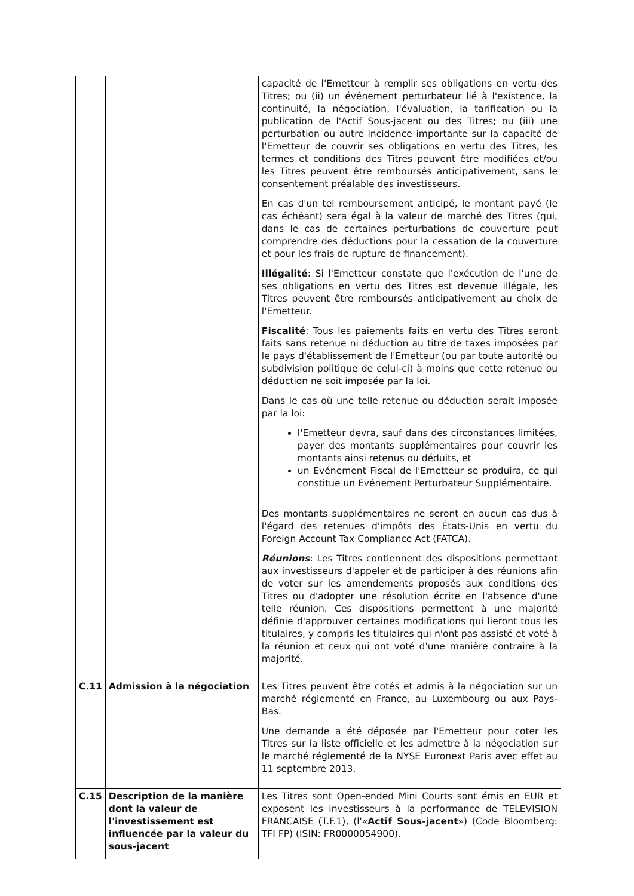| | | capacité de l'Emetteur à remplir ses obligations en vertu des Titres; ou (ii) un événement perturbateur lié à l'existence, la continuité, la négociation, l'évaluation, la tarification ou la publication de l'Actif Sous-jacent ou des Titres; ou (iii) une perturbation ou autre incidence importante sur la capacité de l'Emetteur de couvrir ses obligations en vertu des Titres, les termes et conditions des Titres peuvent être modifiées et/ou les Titres peuvent être remboursés anticipativement, sans le consentement préalable des investisseurs. En cas d'un tel remboursement anticipé, le montant payé (le cas échéant) sera égal à la valeur de marché des Titres (qui, dans le cas de certaines perturbations de couverture peut comprendre des déductions pour la cessation de la couverture et pour les frais de rupture de financement). Illégalité : Si l'Emetteur constate que l'exécution de l'une de ses obligations en vertu des Titres est devenue illégale, les Titres peuvent être remboursés anticipativement au choix de l'Emetteur. Fiscalité : Tous les paiements faits en vertu des Titres seront faits sans retenue ni déduction au titre de taxes imposées par le pays d'établissement de l'Emetteur (ou par toute autorité ou subdivision politique de celui-ci) à moins que cette retenue ou déduction ne soit imposée par la loi. Dans le cas où une telle retenue ou déduction serait imposée par la loi: l'Emetteur devra, sauf dans des circonstances limitées, payer des montants supplémentaires pour couvrir les montants ainsi retenus ou déduits, et un Evénement Fiscal de l'Emetteur se produira, ce qui constitue un Evénement Perturbateur Supplémentaire. Des montants supplémentaires ne seront en aucun cas dus à l'égard des retenues d'impôts des États-Unis en vertu du Foreign Account Tax Compliance Act (FATCA). Réunions : Les Titres contiennent des dispositions permettant aux investisseurs d'appeler et de participer à des réunions afin de voter sur les amendements proposés aux conditions des Titres ou d'adopter une résolution écrite en l'absence d'une telle réunion. Ces dispositions permettent à une majorité définie d'approuver certaines modifications qui lieront tous les titulaires, y compris les titulaires qui n'ont pas assisté et voté à la réunion et ceux qui ont voté d'une manière contraire à la majorité. |
| C.11 | Admission à la négociation | Les Titres peuvent être cotés et admis à la négociation sur un marché réglementé en France, au Luxembourg ou aux Pays-Bas. Une demande a été déposée par l'Emetteur pour coter les Titres sur la liste officielle et les admettre à la négociation sur le marché réglementé de la NYSE Euronext Paris avec effet au 11 septembre 2013. |
| C.15 | Description de la manière dont la valeur de l'investissement est influencée par la valeur du sous-jacent | Les Titres sont Open-ended Mini Courts sont émis en EUR et exposent les investisseurs à la performance de TELEVISION FRANCAISE (T.F.1), (l'« Actif Sous-jacent ») (Code Bloomberg: TFI FP) (ISIN: FR0000054900). |